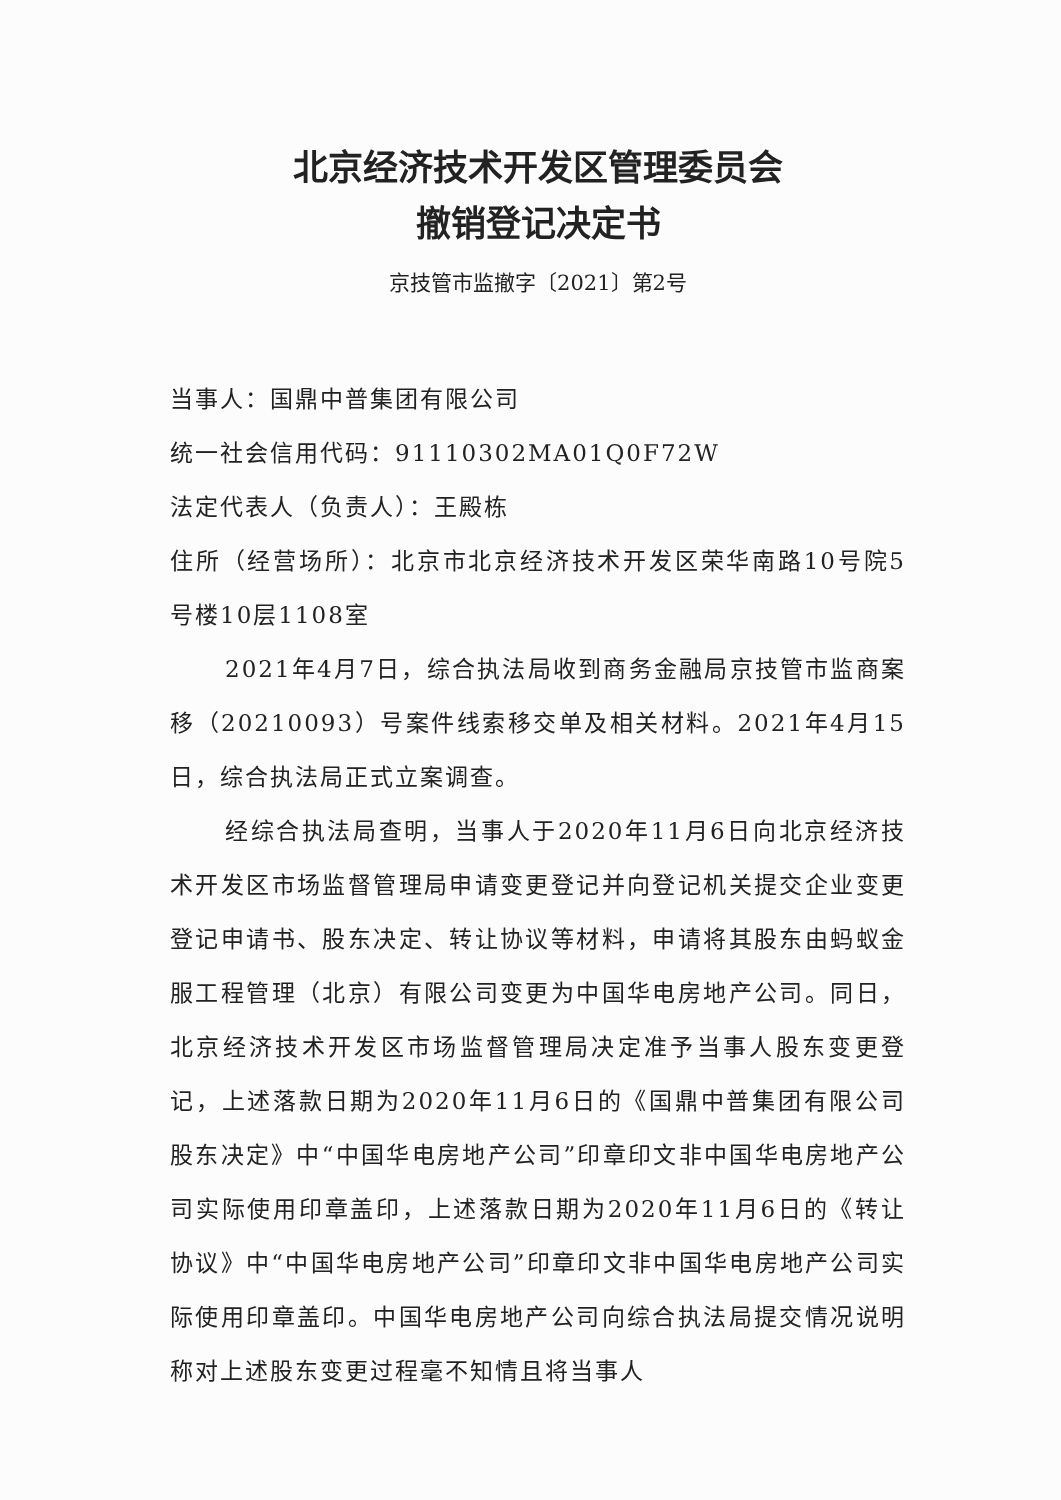北京经济技术开发区管理委员会
撤销登记决定书
京技管市监撤字〔2021〕第2号
当事人：国鼎中普集团有限公司
统一社会信用代码：91110302MA01Q0F72W
法定代表人（负责人）：王殿栋
住所（经营场所）：北京市北京经济技术开发区荣华南路10号院5号楼10层1108室
2021年4月7日，综合执法局收到商务金融局京技管市监商案移（20210093）号案件线索移交单及相关材料。2021年4月15日，综合执法局正式立案调查。
经综合执法局查明，当事人于2020年11月6日向北京经济技术开发区市场监督管理局申请变更登记并向登记机关提交企业变更登记申请书、股东决定、转让协议等材料，申请将其股东由蚂蚁金服工程管理（北京）有限公司变更为中国华电房地产公司。同日，北京经济技术开发区市场监督管理局决定准予当事人股东变更登记，上述落款日期为2020年11月6日的《国鼎中普集团有限公司股东决定》中“中国华电房地产公司”印章印文非中国华电房地产公司实际使用印章盖印，上述落款日期为2020年11月6日的《转让协议》中“中国华电房地产公司”印章印文非中国华电房地产公司实际使用印章盖印。中国华电房地产公司向综合执法局提交情况说明称对上述股东变更过程毫不知情且将当事人